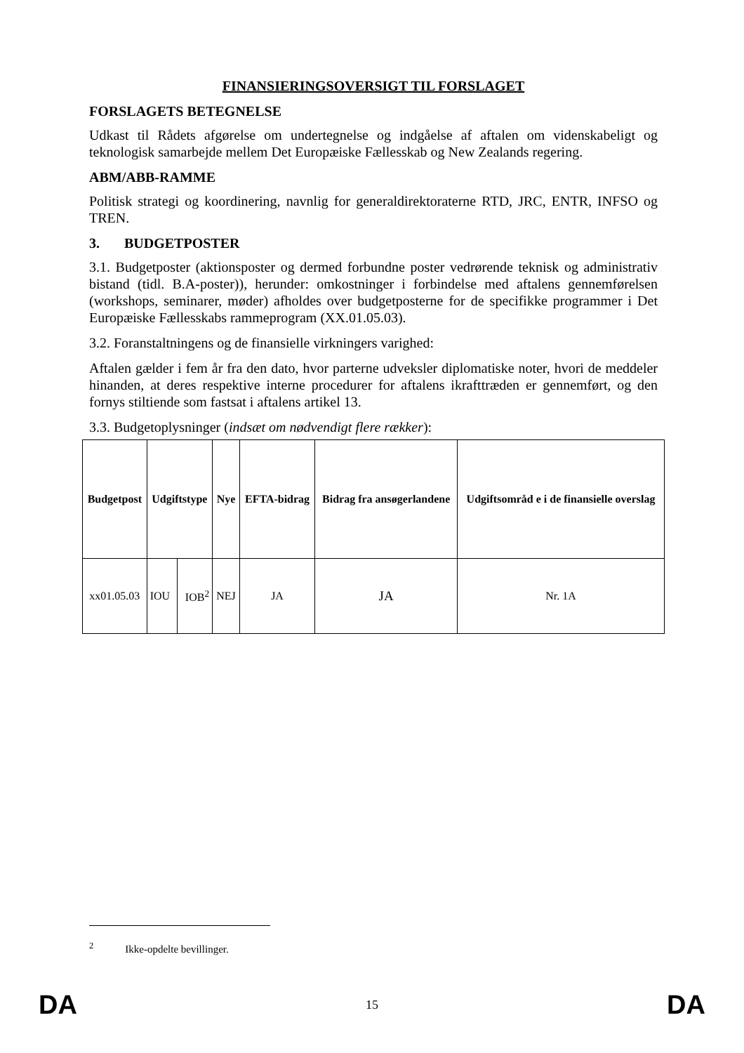FINANSIERINGSOVERSIGT TIL FORSLAGET
FORSLAGETS BETEGNELSE
Udkast til Rådets afgørelse om undertegnelse og indgåelse af aftalen om videnskabeligt og teknologisk samarbejde mellem Det Europæiske Fællesskab og New Zealands regering.
ABM/ABB-RAMME
Politisk strategi og koordinering, navnlig for generaldirektoraterne RTD, JRC, ENTR, INFSO og TREN.
3. BUDGETPOSTER
3.1. Budgetposter (aktionsposter og dermed forbundne poster vedrørende teknisk og administrativ bistand (tidl. B.A-poster)), herunder: omkostninger i forbindelse med aftalens gennemførelsen (workshops, seminarer, møder) afholdes over budgetposterne for de specifikke programmer i Det Europæiske Fællesskabs rammeprogram (XX.01.05.03).
3.2. Foranstaltningens og de finansielle virkningers varighed:
Aftalen gælder i fem år fra den dato, hvor parterne udveksler diplomatiske noter, hvori de meddeler hinanden, at deres respektive interne procedurer for aftalens ikrafttræden er gennemført, og den fornys stiltiende som fastsat i aftalens artikel 13.
3.3. Budgetoplysninger (indsæt om nødvendigt flere rækker):
| Budgetpost | Udgiftstype | | Nye | EFTA-bidrag | Bidrag fra ansøgerlandene | Udgiftsområd e i de finansielle overslag |
| --- | --- | --- | --- | --- | --- | --- |
| xx01.05.03 | IOU | IOB<sup>2</sup> | NEJ | JA | JA | Nr. 1A |
<sup>2</sup> Ikke-opdelte bevillinger.
DA 15 DA